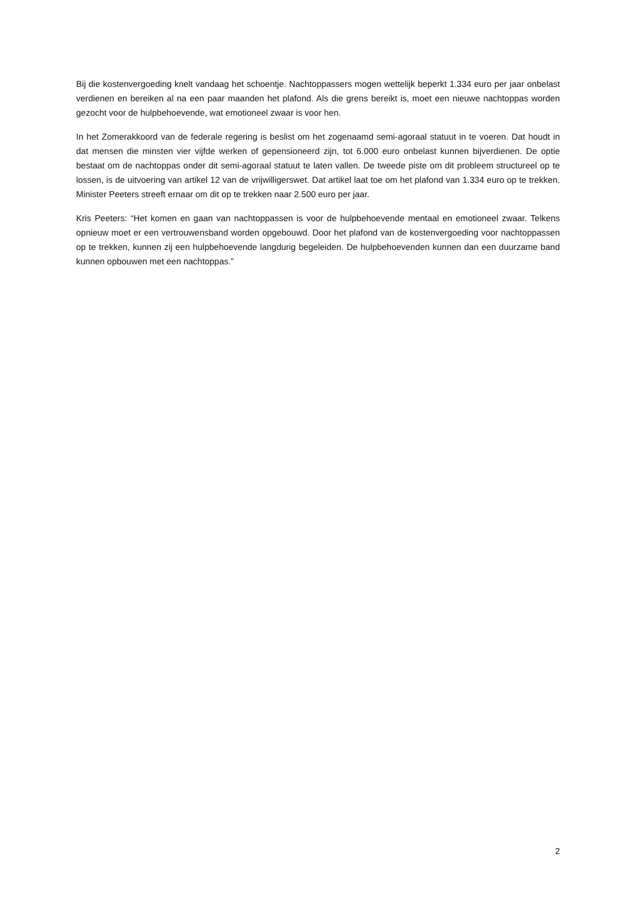Bij die kostenvergoeding knelt vandaag het schoentje. Nachtoppassers mogen wettelijk beperkt 1.334 euro per jaar onbelast verdienen en bereiken al na een paar maanden het plafond. Als die grens bereikt is, moet een nieuwe nachtoppas worden gezocht voor de hulpbehoevende, wat emotioneel zwaar is voor hen.
In het Zomerakkoord van de federale regering is beslist om het zogenaamd semi-agoraal statuut in te voeren. Dat houdt in dat mensen die minsten vier vijfde werken of gepensioneerd zijn, tot 6.000 euro onbelast kunnen bijverdienen. De optie bestaat om de nachtoppas onder dit semi-agoraal statuut te laten vallen. De tweede piste om dit probleem structureel op te lossen, is de uitvoering van artikel 12 van de vrijwilligerswet. Dat artikel laat toe om het plafond van 1.334 euro op te trekken. Minister Peeters streeft ernaar om dit op te trekken naar 2.500 euro per jaar.
Kris Peeters: “Het komen en gaan van nachtoppassen is voor de hulpbehoevende mentaal en emotioneel zwaar. Telkens opnieuw moet er een vertrouwensband worden opgebouwd. Door het plafond van de kostenvergoeding voor nachtoppassen op te trekken, kunnen zij een hulpbehoevende langdurig begeleiden. De hulpbehoevenden kunnen dan een duurzame band kunnen opbouwen met een nachtoppas.”
2